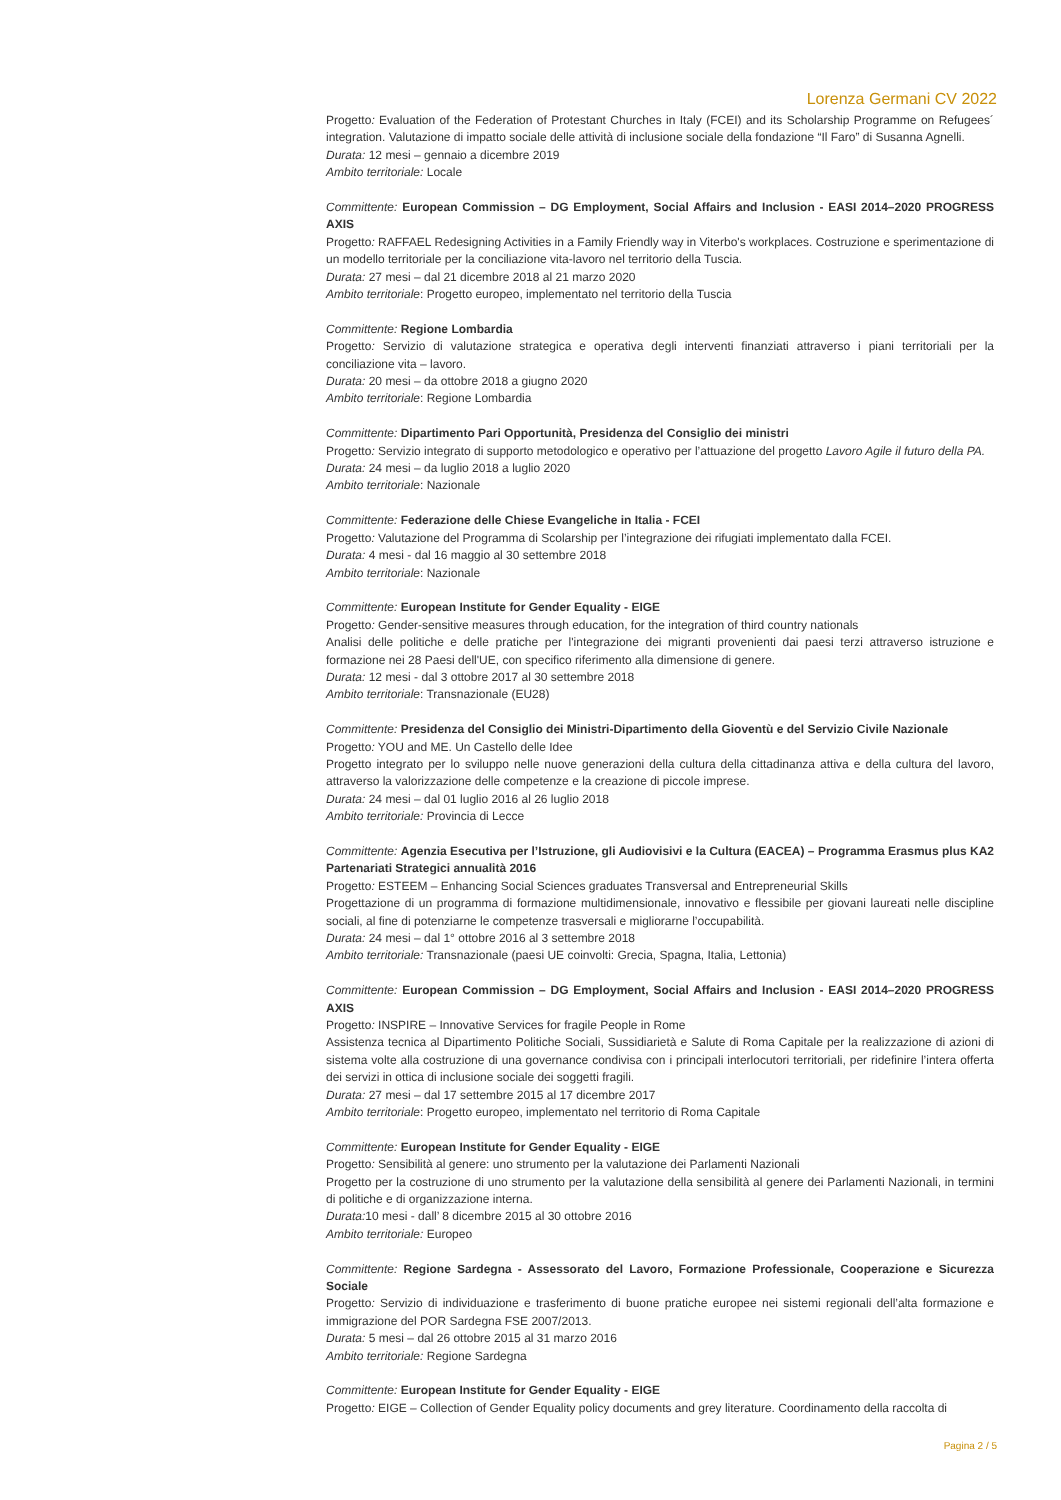Lorenza Germani CV 2022
Progetto: Evaluation of the Federation of Protestant Churches in Italy (FCEI) and its Scholarship Programme on Refugees´ integration. Valutazione di impatto sociale delle attività di inclusione sociale della fondazione “Il Faro” di Susanna Agnelli.
Durata: 12 mesi – gennaio a dicembre 2019
Ambito territoriale: Locale
Committente: European Commission – DG Employment, Social Affairs and Inclusion - EASI 2014–2020 PROGRESS AXIS
Progetto: RAFFAEL Redesigning Activities in a Family Friendly way in Viterbo's workplaces. Costruzione e sperimentazione di un modello territoriale per la conciliazione vita-lavoro nel territorio della Tuscia.
Durata: 27 mesi – dal 21 dicembre 2018 al 21 marzo 2020
Ambito territoriale: Progetto europeo, implementato nel territorio della Tuscia
Committente: Regione Lombardia
Progetto: Servizio di valutazione strategica e operativa degli interventi finanziati attraverso i piani territoriali per la conciliazione vita – lavoro.
Durata: 20 mesi – da ottobre 2018 a giugno 2020
Ambito territoriale: Regione Lombardia
Committente: Dipartimento Pari Opportunità, Presidenza del Consiglio dei ministri
Progetto: Servizio integrato di supporto metodologico e operativo per l’attuazione del progetto Lavoro Agile il futuro della PA.
Durata: 24 mesi – da luglio 2018 a luglio 2020
Ambito territoriale: Nazionale
Committente: Federazione delle Chiese Evangeliche in Italia - FCEI
Progetto: Valutazione del Programma di Scolarship per l’integrazione dei rifugiati implementato dalla FCEI.
Durata: 4 mesi - dal 16 maggio al 30 settembre 2018
Ambito territoriale: Nazionale
Committente: European Institute for Gender Equality - EIGE
Progetto: Gender-sensitive measures through education, for the integration of third country nationals
Analisi delle politiche e delle pratiche per l'integrazione dei migranti provenienti dai paesi terzi attraverso istruzione e formazione nei 28 Paesi dell'UE, con specifico riferimento alla dimensione di genere.
Durata: 12 mesi - dal 3 ottobre 2017 al 30 settembre 2018
Ambito territoriale: Transnazionale (EU28)
Committente: Presidenza del Consiglio dei Ministri-Dipartimento della Gioventù e del Servizio Civile Nazionale
Progetto: YOU and ME. Un Castello delle Idee
Progetto integrato per lo sviluppo nelle nuove generazioni della cultura della cittadinanza attiva e della cultura del lavoro, attraverso la valorizzazione delle competenze e la creazione di piccole imprese.
Durata: 24 mesi – dal 01 luglio 2016 al 26 luglio 2018
Ambito territoriale: Provincia di Lecce
Committente: Agenzia Esecutiva per l’Istruzione, gli Audiovisivi e la Cultura (EACEA) – Programma Erasmus plus KA2 Partenariati Strategici annualità 2016
Progetto: ESTEEM – Enhancing Social Sciences graduates Transversal and Entrepreneurial Skills
Progettazione di un programma di formazione multidimensionale, innovativo e flessibile per giovani laureati nelle discipline sociali, al fine di potenziarne le competenze trasversali e migliorarne l’occupabilità.
Durata: 24 mesi – dal 1° ottobre 2016 al 3 settembre 2018
Ambito territoriale: Transnazionale (paesi UE coinvolti: Grecia, Spagna, Italia, Lettonia)
Committente: European Commission – DG Employment, Social Affairs and Inclusion - EASI 2014–2020 PROGRESS AXIS
Progetto: INSPIRE – Innovative Services for fragile People in Rome
Assistenza tecnica al Dipartimento Politiche Sociali, Sussidiarietà e Salute di Roma Capitale per la realizzazione di azioni di sistema volte alla costruzione di una governance condivisa con i principali interlocutori territoriali, per ridefinire l’intera offerta dei servizi in ottica di inclusione sociale dei soggetti fragili.
Durata: 27 mesi – dal 17 settembre 2015 al 17 dicembre 2017
Ambito territoriale: Progetto europeo, implementato nel territorio di Roma Capitale
Committente: European Institute for Gender Equality - EIGE
Progetto: Sensibilità al genere: uno strumento per la valutazione dei Parlamenti Nazionali
Progetto per la costruzione di uno strumento per la valutazione della sensibilità al genere dei Parlamenti Nazionali, in termini di politiche e di organizzazione interna.
Durata: 10 mesi - dall’ 8 dicembre 2015 al 30 ottobre 2016
Ambito territoriale: Europeo
Committente: Regione Sardegna - Assessorato del Lavoro, Formazione Professionale, Cooperazione e Sicurezza Sociale
Progetto: Servizio di individuazione e trasferimento di buone pratiche europee nei sistemi regionali dell’alta formazione e immigrazione del POR Sardegna FSE 2007/2013.
Durata: 5 mesi – dal 26 ottobre 2015 al 31 marzo 2016
Ambito territoriale: Regione Sardegna
Committente: European Institute for Gender Equality - EIGE
Progetto: EIGE – Collection of Gender Equality policy documents and grey literature. Coordinamento della raccolta di
Pagina 2 / 5